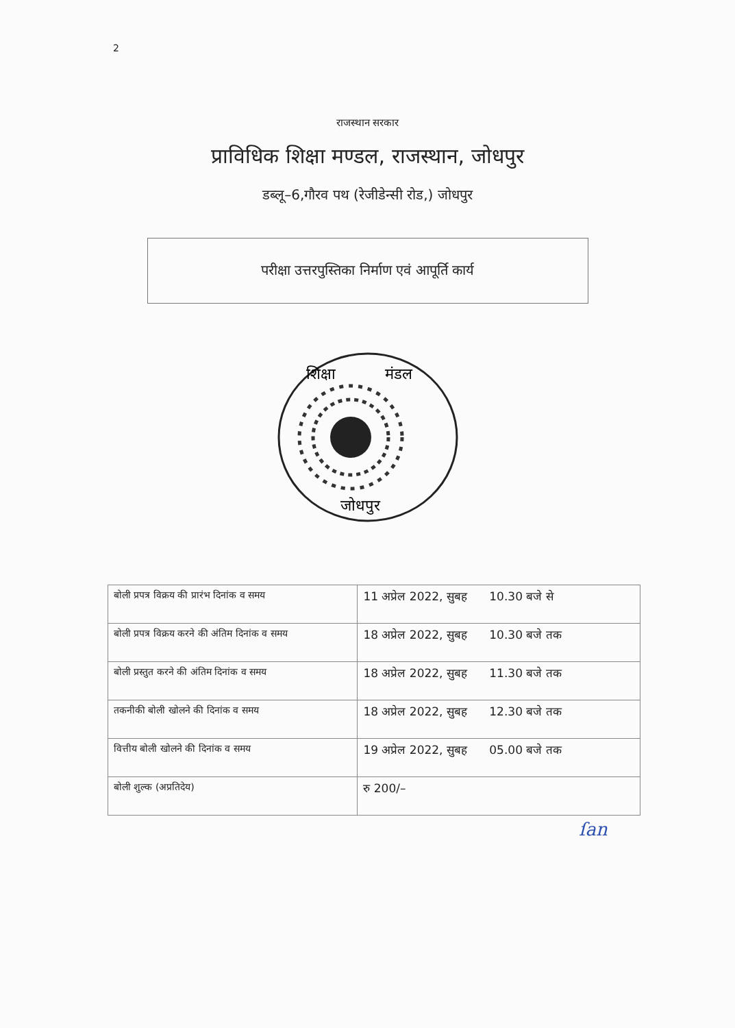2
राजस्थान सरकार
प्राविधिक शिक्षा मण्डल, राजस्थान, जोधपुर
डब्लू–6,गौरव पथ (रेजीडेन्सी रोड,) जोधपुर
परीक्षा उत्तरपुस्तिका निर्माण एवं आपूर्ति कार्य
शिक्षा
मंडल
जोधपुर
| बोली प्रपत्र विक्रय की प्रारंभ दिनांक व समय | 11 अप्रेल 2022, सुबह 10.30 बजे से |
| बोली प्रपत्र विक्रय करने की अंतिम दिनांक व समय | 18 अप्रेल 2022, सुबह 10.30 बजे तक |
| बोली प्रस्तुत करने की अंतिम दिनांक व समय | 18 अप्रेल 2022, सुबह 11.30 बजे तक |
| तकनीकी बोली खोलने की दिनांक व समय | 18 अप्रेल 2022, सुबह 12.30 बजे तक |
| वित्तीय बोली खोलने की दिनांक व समय | 19 अप्रेल 2022, सुबह 05.00 बजे तक |
| बोली शुल्क (अप्रतिदेय) | रु 200/– |
ſan